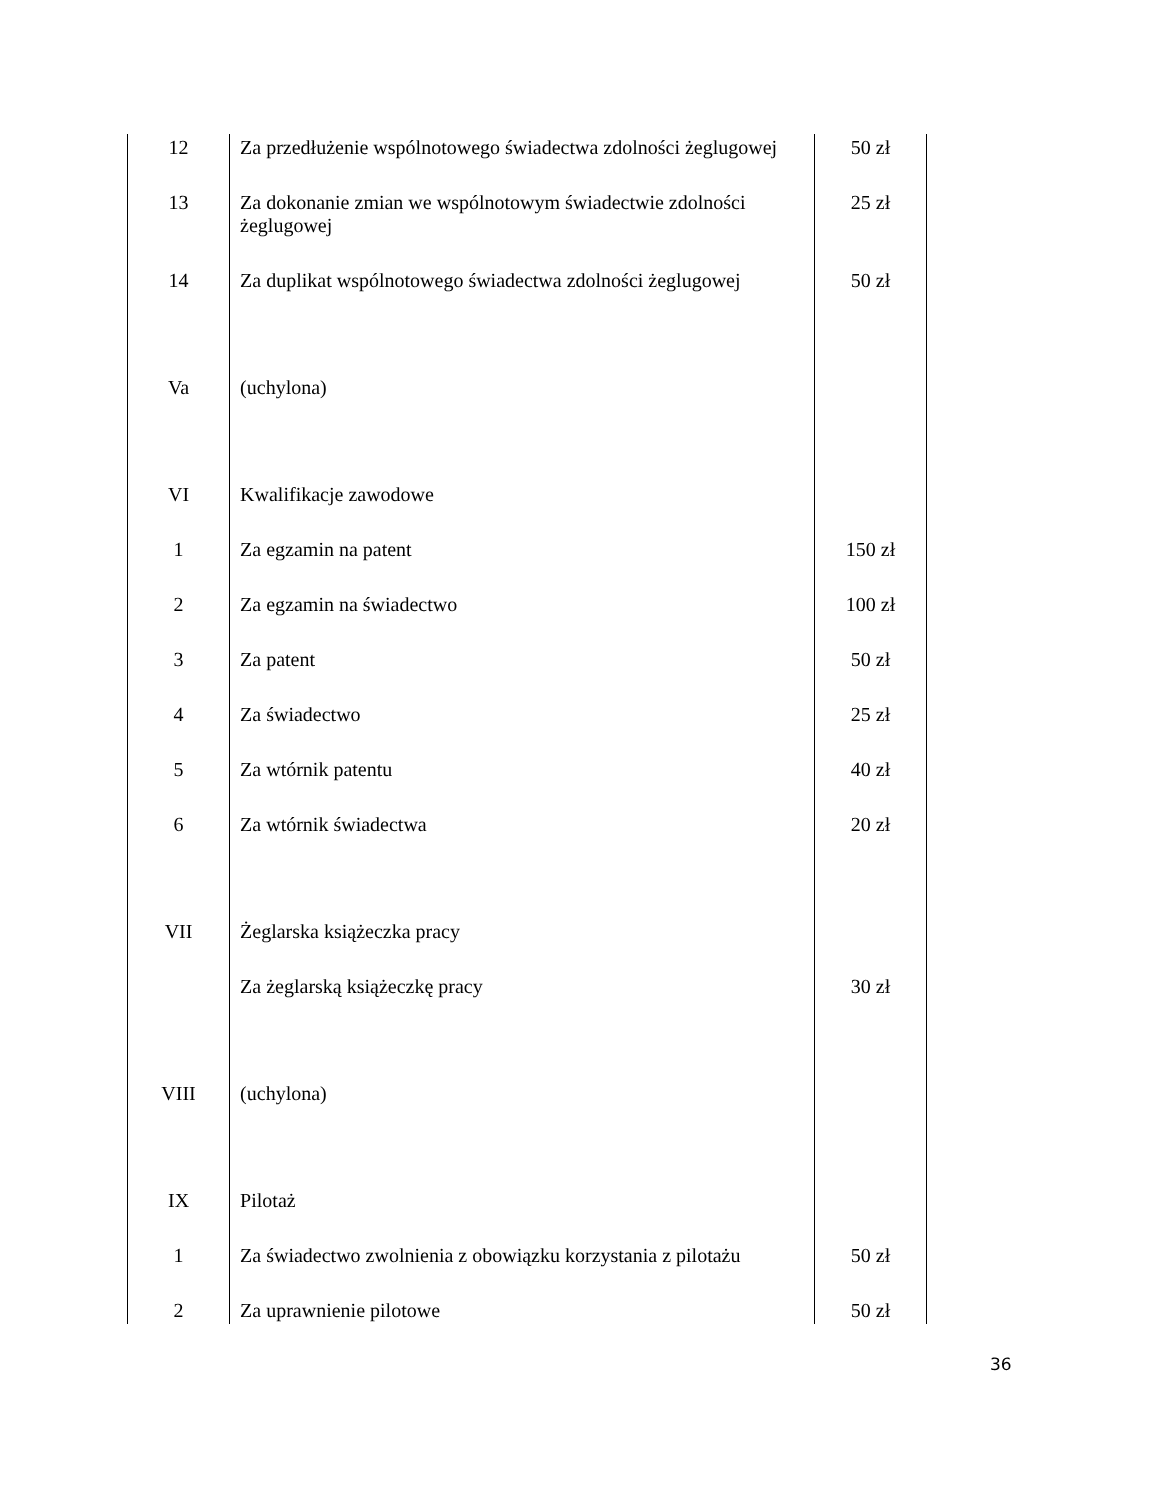| 12 | Za przedłużenie wspólnotowego świadectwa zdolności żeglugowej | 50 zł |
| 13 | Za dokonanie zmian we wspólnotowym świadectwie zdolności żeglugowej | 25 zł |
| 14 | Za duplikat wspólnotowego świadectwa zdolności żeglugowej | 50 zł |
| Va | (uchylona) | |
| VI | Kwalifikacje zawodowe | |
| 1 | Za egzamin na patent | 150 zł |
| 2 | Za egzamin na świadectwo | 100 zł |
| 3 | Za patent | 50 zł |
| 4 | Za świadectwo | 25 zł |
| 5 | Za wtórnik patentu | 40 zł |
| 6 | Za wtórnik świadectwa | 20 zł |
| VII | Żeglarska książeczka pracy | |
| | Za żeglarską książeczkę pracy | 30 zł |
| VIII | (uchylona) | |
| IX | Pilotaż | |
| 1 | Za świadectwo zwolnienia z obowiązku korzystania z pilotażu | 50 zł |
| 2 | Za uprawnienie pilotowe | 50 zł |
36